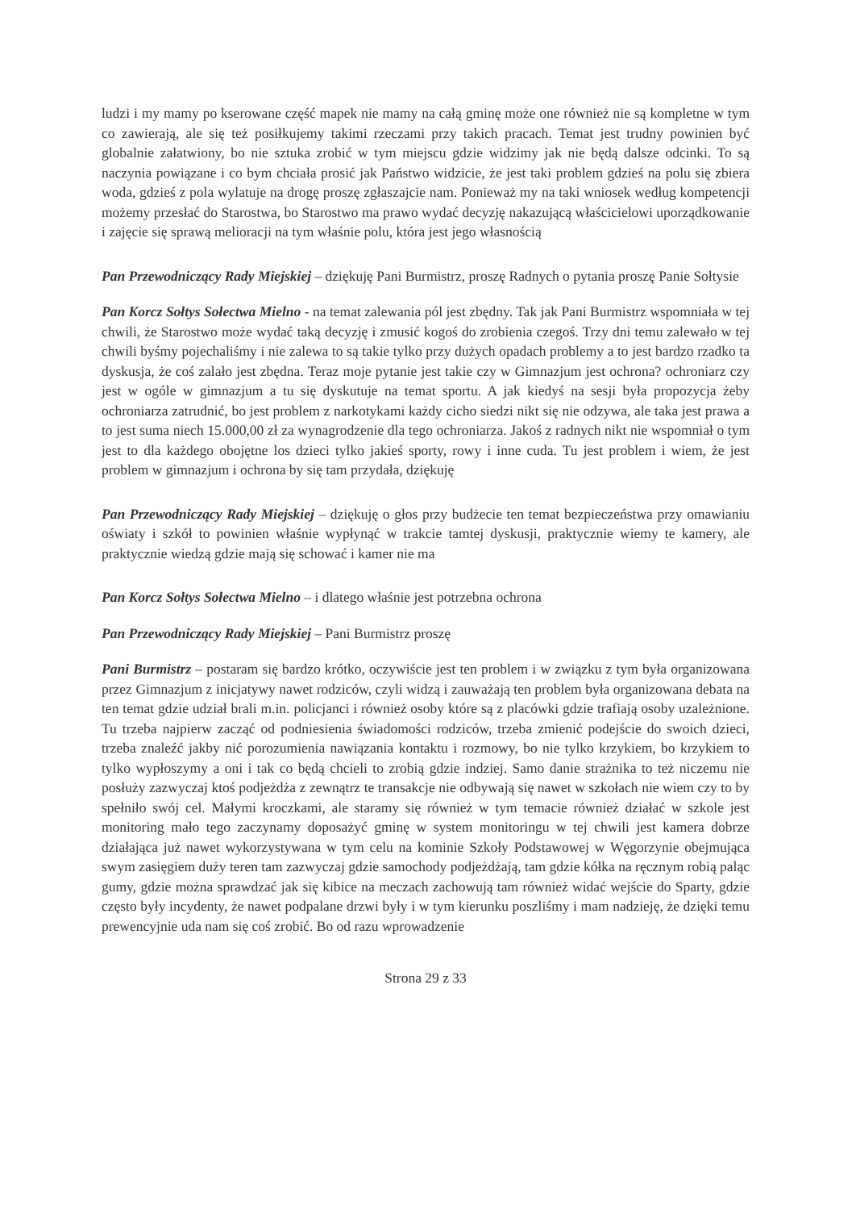ludzi i my mamy po kserowane część mapek nie mamy na całą gminę może one również nie są kompletne w tym co zawierają, ale się też posiłkujemy takimi rzeczami przy takich pracach. Temat jest trudny powinien być globalnie załatwiony, bo nie sztuka zrobić w tym miejscu gdzie widzimy jak nie będą dalsze odcinki. To są naczynia powiązane i co bym chciała prosić jak Państwo widzicie, że jest taki problem gdzieś na polu się zbiera woda, gdzieś z pola wylatuje na drogę proszę zgłaszajcie nam. Ponieważ my na taki wniosek według kompetencji możemy przesłać do Starostwa, bo Starostwo ma prawo wydać decyzję nakazującą właścicielowi uporządkowanie i zajęcie się sprawą melioracji na tym właśnie polu, która jest jego własnością
Pan Przewodniczący Rady Miejskiej – dziękuję Pani Burmistrz, proszę Radnych o pytania proszę Panie Sołtysie
Pan Korcz Sołtys Sołectwa Mielno - na temat zalewania pól jest zbędny. Tak jak Pani Burmistrz wspomniała w tej chwili, że Starostwo może wydać taką decyzję i zmusić kogoś do zrobienia czegoś. Trzy dni temu zalewało w tej chwili byśmy pojechaliśmy i nie zalewa to są takie tylko przy dużych opadach problemy a to jest bardzo rzadko ta dyskusja, że coś zalało jest zbędna. Teraz moje pytanie jest takie czy w Gimnazjum jest ochrona? ochroniarz czy jest w ogóle w gimnazjum a tu się dyskutuje na temat sportu. A jak kiedyś na sesji była propozycja żeby ochroniarza zatrudnić, bo jest problem z narkotykami każdy cicho siedzi nikt się nie odzywa, ale taka jest prawa a to jest suma niech 15.000,00 zł za wynagrodzenie dla tego ochroniarza. Jakoś z radnych nikt nie wspomniał o tym jest to dla każdego obojętne los dzieci tylko jakieś sporty, rowy i inne cuda. Tu jest problem i wiem, że jest problem w gimnazjum i ochrona by się tam przydała, dziękuję
Pan Przewodniczący Rady Miejskiej – dziękuję o głos przy budżecie ten temat bezpieczeństwa przy omawianiu oświaty i szkół to powinien właśnie wypłynąć w trakcie tamtej dyskusji, praktycznie wiemy te kamery, ale praktycznie wiedzą gdzie mają się schować i kamer nie ma
Pan Korcz Sołtys Sołectwa Mielno – i dlatego właśnie jest potrzebna ochrona
Pan Przewodniczący Rady Miejskiej – Pani Burmistrz proszę
Pani Burmistrz – postaram się bardzo krótko, oczywiście jest ten problem i w związku z tym była organizowana przez Gimnazjum z inicjatywy nawet rodziców, czyli widzą i zauważają ten problem była organizowana debata na ten temat gdzie udział brali m.in. policjanci i również osoby które są z placówki gdzie trafiają osoby uzależnione. Tu trzeba najpierw zacząć od podniesienia świadomości rodziców, trzeba zmienić podejście do swoich dzieci, trzeba znaleźć jakby nić porozumienia nawiązania kontaktu i rozmowy, bo nie tylko krzykiem, bo krzykiem to tylko wypłoszymy a oni i tak co będą chcieli to zrobią gdzie indziej. Samo danie strażnika to też niczemu nie posłuży zazwyczaj ktoś podjeżdża z zewnątrz te transakcje nie odbywają się nawet w szkołach nie wiem czy to by spełniło swój cel. Małymi kroczkami, ale staramy się również w tym temacie również działać w szkole jest monitoring mało tego zaczynamy doposażyć gminę w system monitoringu w tej chwili jest kamera dobrze działająca już nawet wykorzystywana w tym celu na kominie Szkoły Podstawowej w Węgorzynie obejmująca swym zasięgiem duży teren tam zazwyczaj gdzie samochody podjeżdżają, tam gdzie kółka na ręcznym robią paląc gumy, gdzie można sprawdzać jak się kibice na meczach zachowują tam również widać wejście do Sparty, gdzie często były incydenty, że nawet podpalane drzwi były i w tym kierunku poszliśmy i mam nadzieję, że dzięki temu prewencyjnie uda nam się coś zrobić. Bo od razu wprowadzenie
Strona 29 z 33